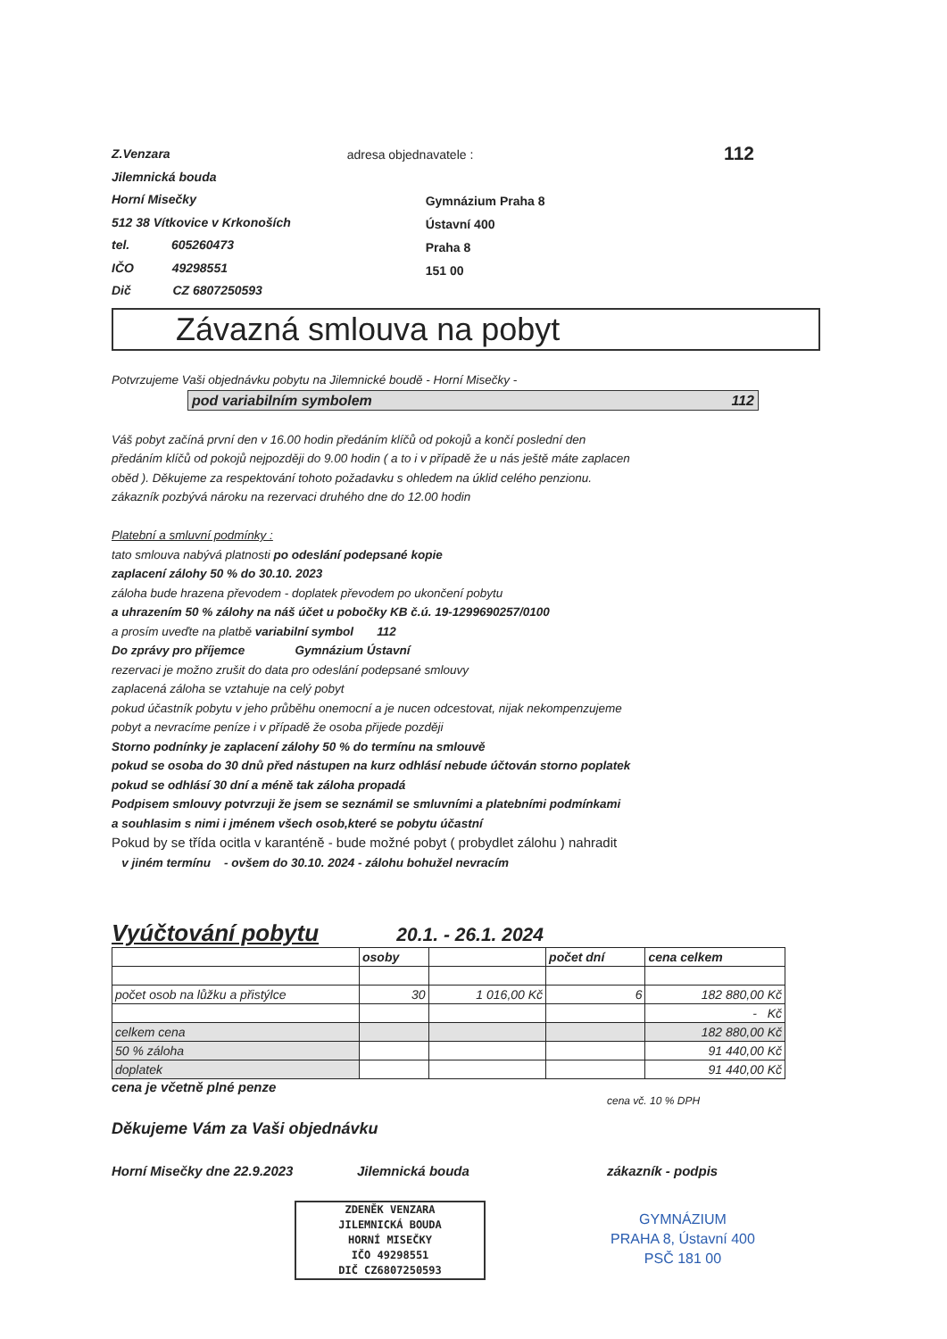Z.Venzara
Jilemnická bouda
Horní Misečky
512 38 Vítkovice v Krkonoších
tel. 605260473
IČO 49298551
Dič CZ 6807250593
adresa objednavatele :
Gymnázium Praha 8
Ústavní 400
Praha 8
151 00
112
Závazná smlouva na pobyt
Potvrzujeme Vaši objednávku pobytu na Jilemnické boudě - Horní Misečky -
pod variabilním symbolem 112
Váš pobyt začíná první den v 16.00 hodin předáním klíčů od pokojů a končí poslední den
předáním klíčů od pokojů nejpozději do 9.00 hodin ( a to i v případě že u nás ještě máte zaplacen
oběd ). Děkujeme za respektování tohoto požadavku s ohledem na úklid celého penzionu.
zákazník pozbývá nároku na rezervaci druhého dne do 12.00 hodin
Platební a smluvní podmínky :
tato smlouva nabývá platnosti po odeslání podepsané kopie
zaplacení zálohy 50 % do 30.10. 2023
záloha bude hrazena převodem - doplatek převodem po ukončení pobytu
a uhrazením 50 % zálohy na náš účet u pobočky KB č.ú. 19-1299690257/0100
a prosím uveďte na platbě variabilní symbol 112
Do zprávy pro příjemce Gymnázium Ústavní
rezervaci je možno zrušit do data pro odeslání podepsané smlouvy
zaplacená záloha se vztahuje na celý pobyt
pokud účastník pobytu v jeho průběhu onemocní a je nucen odcestovat, nijak nekompenzujeme
pobyt a nevracíme peníze i v případě že osoba přijede později
Storno podnínky je zaplacení zálohy 50 % do termínu na smlouvě
pokud se osoba do 30 dnů před nástupen na kurz odhlásí nebude účtován storno poplatek
pokud se odhlásí 30 dní a méně tak záloha propadá
Podpisem smlouvy potvrzuji že jsem se seznámil se smluvními a platebními podmínkami
a souhlasim s nimi i jménem všech osob,které se pobytu účastní
Pokud by se třída ocitla v karanténě - bude možné pobyt ( probydlet zálohu ) nahradit
v jiném termínu - ovšem do 30.10. 2024 - zálohu bohužel nevracím
Vyúčtování pobytu 20.1. - 26.1. 2024
| | osoby | | počet dní | cena celkem |
| počet osob na lůžku a přistýlce | 30 | 1 016,00 Kč | 6 | 182 880,00 Kč |
| | | | | - Kč |
| celkem cena | | | | 182 880,00 Kč |
| 50 % záloha | | | | 91 440,00 Kč |
| doplatek | | | | 91 440,00 Kč |
cena je včetně plné penze
cena vč. 10 % DPH
Děkujeme Vám za Vaši objednávku
Horní Misečky dne 22.9.2023 Jilemnická bouda zákazník - podpis
ZDENĚK VENZARA
JILEMNICKÁ BOUDA
HORNÍ MISEČKY
IČO 49298551
DIČ CZ6807250593
GYMNÁZIUM
PRAHA 8, Ústavní 400
PSČ 181 00